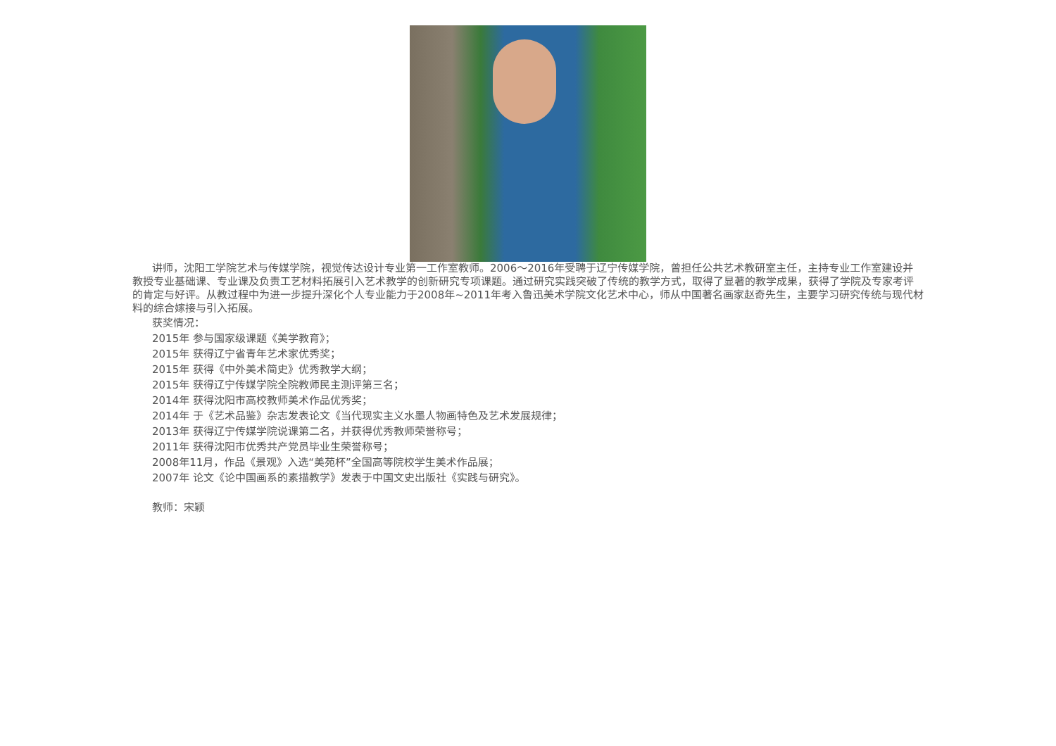讲师，沈阳工学院艺术与传媒学院，视觉传达设计专业第一工作室教师。2006～2016年受聘于辽宁传媒学院，曾担任公共艺术教研室主任，主持专业工作室建设并教授专业基础课、专业课及负责工艺材料拓展引入艺术教学的创新研究专项课题。通过研究实践突破了传统的教学方式，取得了显著的教学成果，获得了学院及专家考评的肯定与好评。从教过程中为进一步提升深化个人专业能力于2008年~2011年考入鲁迅美术学院文化艺术中心，师从中国著名画家赵奇先生，主要学习研究传统与现代材料的综合嫁接与引入拓展。
获奖情况：
2015年 参与国家级课题《美学教育》；
2015年 获得辽宁省青年艺术家优秀奖；
2015年 获得《中外美术简史》优秀教学大纲；
2015年 获得辽宁传媒学院全院教师民主测评第三名；
2014年 获得沈阳市高校教师美术作品优秀奖；
2014年 于《艺术品鉴》杂志发表论文《当代现实主义水墨人物画特色及艺术发展规律；
2013年 获得辽宁传媒学院说课第二名，并获得优秀教师荣誉称号；
2011年 获得沈阳市优秀共产党员毕业生荣誉称号；
2008年11月，作品《景观》入选“美苑杯”全国高等院校学生美术作品展；
2007年 论文《论中国画系的素描教学》发表于中国文史出版社《实践与研究》。
教师：宋颖